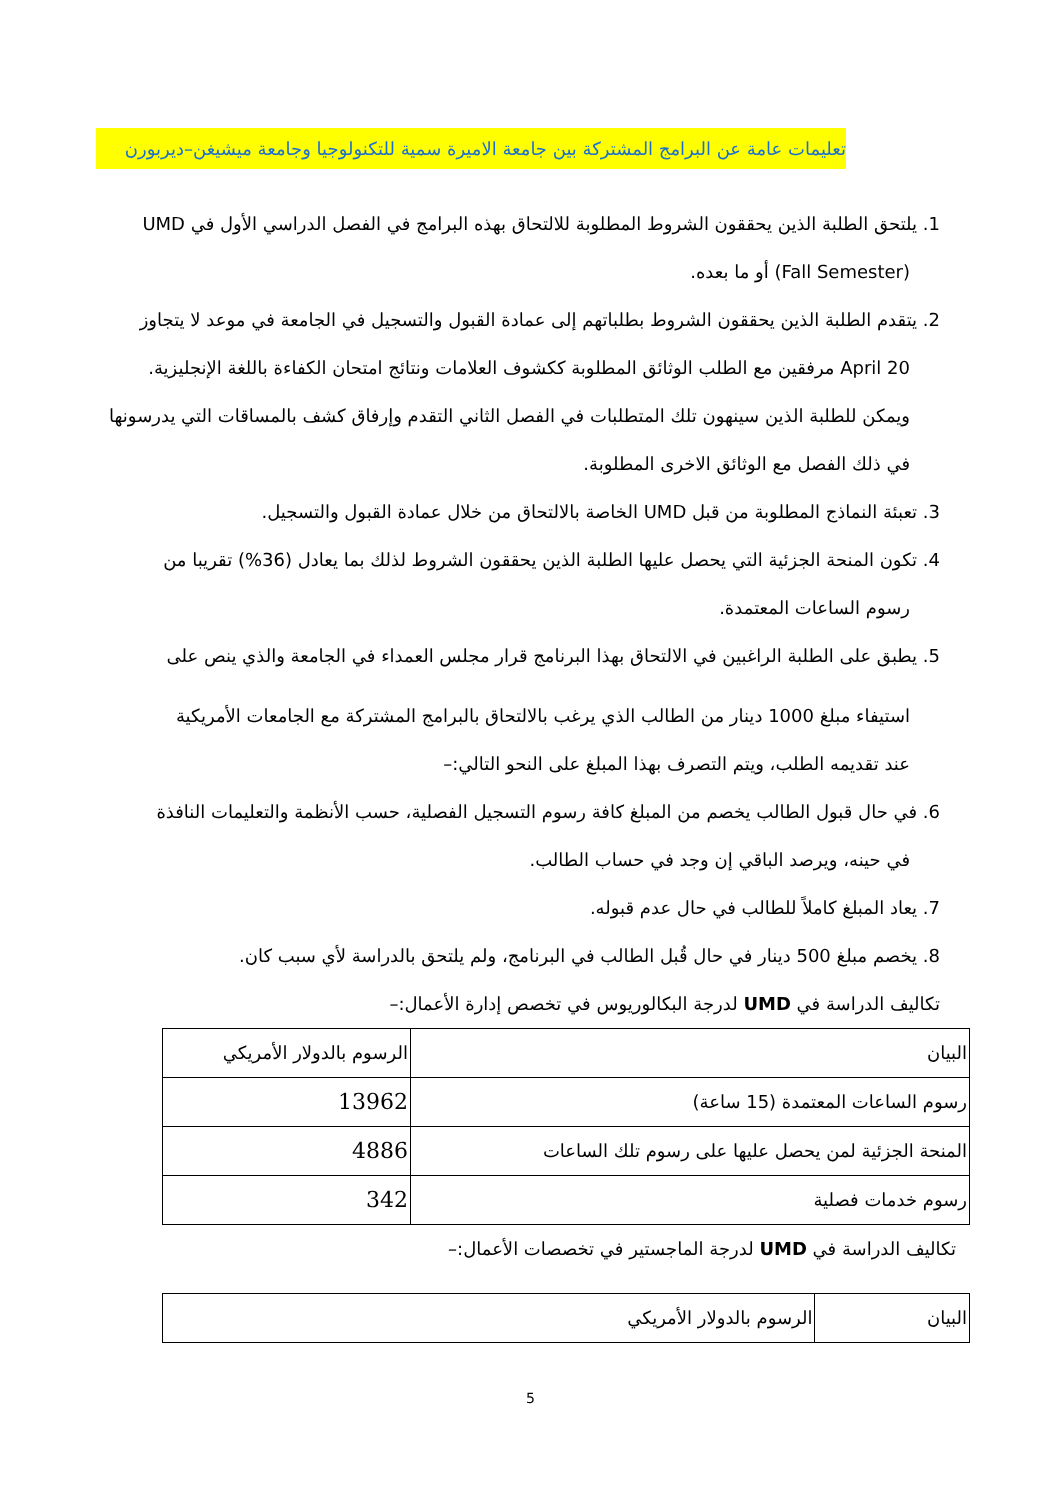تعليمات عامة عن البرامج المشتركة بين جامعة الاميرة سمية للتكنولوجيا وجامعة ميشيغن–ديربورن
1. يلتحق الطلبة الذين يحققون الشروط المطلوبة للالتحاق بهذه البرامج في الفصل الدراسي الأول في UMD
(Fall Semester) أو ما بعده.
2. يتقدم الطلبة الذين يحققون الشروط بطلباتهم إلى عمادة القبول والتسجيل في الجامعة في موعد لا يتجاوز
April 20 مرفقين مع الطلب الوثائق المطلوبة ككشوف العلامات ونتائج امتحان الكفاءة باللغة الإنجليزية.
ويمكن للطلبة الذين سينهون تلك المتطلبات في الفصل الثاني التقدم وإرفاق كشف بالمساقات التي يدرسونها
في ذلك الفصل مع الوثائق الاخرى المطلوبة.
3. تعبئة النماذج المطلوبة من قبل UMD الخاصة بالالتحاق من خلال عمادة القبول والتسجيل.
4. تكون المنحة الجزئية التي يحصل عليها الطلبة الذين يحققون الشروط لذلك بما يعادل (36%) تقريبا من
رسوم الساعات المعتمدة.
5. يطبق على الطلبة الراغبين في الالتحاق بهذا البرنامج قرار مجلس العمداء في الجامعة والذي ينص على
استيفاء مبلغ 1000 دينار من الطالب الذي يرغب بالالتحاق بالبرامج المشتركة مع الجامعات الأمريكية
عند تقديمه الطلب، ويتم التصرف بهذا المبلغ على النحو التالي:–
6. في حال قبول الطالب يخصم من المبلغ كافة رسوم التسجيل الفصلية، حسب الأنظمة والتعليمات النافذة
في حينه، ويرصد الباقي إن وجد في حساب الطالب.
7. يعاد المبلغ كاملاً للطالب في حال عدم قبوله.
8. يخصم مبلغ 500 دينار في حال قُبل الطالب في البرنامج، ولم يلتحق بالدراسة لأي سبب كان.
تكاليف الدراسة في UMD لدرجة البكالوريوس في تخصص إدارة الأعمال:–
| البيان | الرسوم بالدولار الأمريكي |
| رسوم الساعات المعتمدة (15 ساعة) | 13962 |
| المنحة الجزئية لمن يحصل عليها على رسوم تلك الساعات | 4886 |
| رسوم خدمات فصلية | 342 |
تكاليف الدراسة في UMD لدرجة الماجستير في تخصصات الأعمال:–
| البيان | الرسوم بالدولار الأمريكي |
5